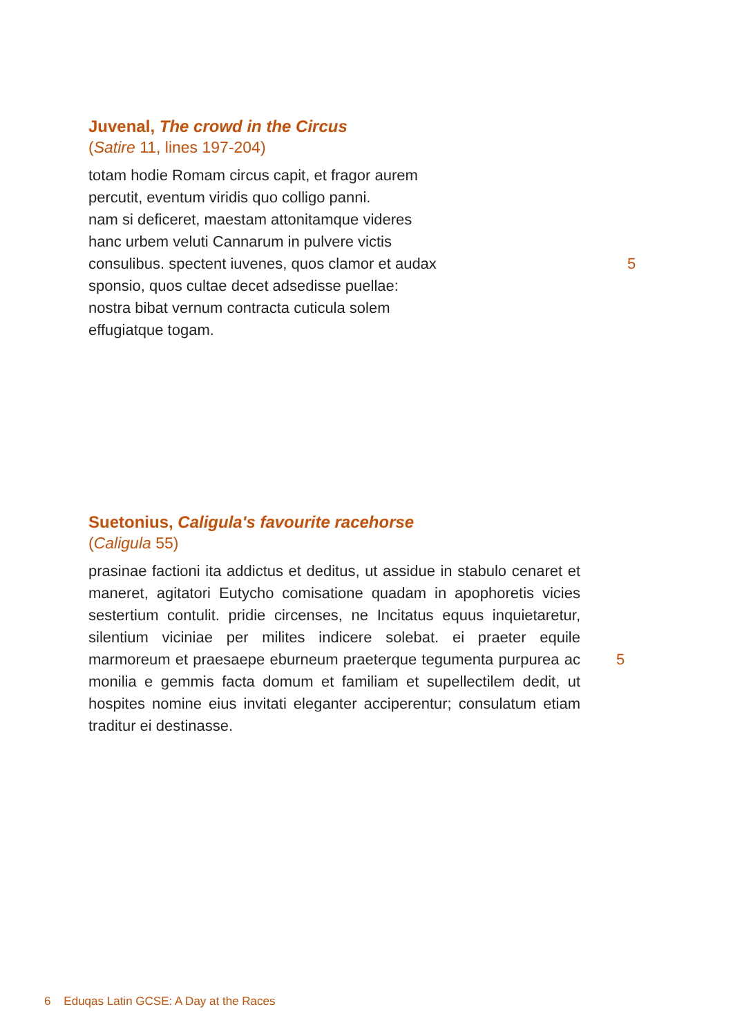Juvenal, The crowd in the Circus
(Satire 11, lines 197-204)
totam hodie Romam circus capit, et fragor aurem
percutit, eventum viridis quo colligo panni.
nam si deficeret, maestam attonitamque videres
hanc urbem veluti Cannarum in pulvere victis
consulibus. spectent iuvenes, quos clamor et audax 5
sponsio, quos cultae decet adsedisse puellae:
nostra bibat vernum contracta cuticula solem
effugiatque togam.
Suetonius, Caligula's favourite racehorse
(Caligula 55)
prasinae factioni ita addictus et deditus, ut assidue in stabulo cenaret et maneret, agitatori Eutycho comisatione quadam in apophoretis vicies sestertium contulit. pridie circenses, ne Incitatus equus inquietaretur, silentium viciniae per milites indicere solebat. ei praeter equile marmoreum et praesaepe eburneum praeterque tegumenta purpurea ac monilia e gemmis facta domum et familiam et supellectilem dedit, ut hospites nomine eius invitati eleganter acciperentur; consulatum etiam traditur ei destinasse. 5
6 Eduqas Latin GCSE: A Day at the Races